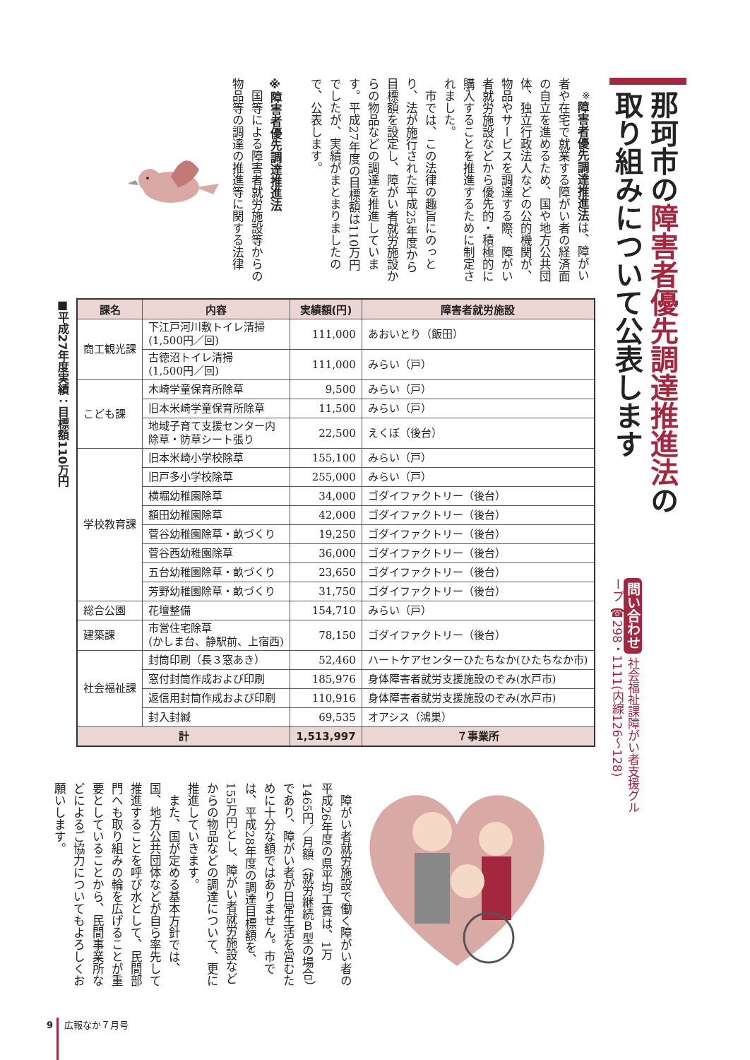那珂市の障害者優先調達推進法の 取り組みについて公表します
問い合わせ 社会福祉課障がい者支援グループ ☎298・1111(内線126〜128)
　<sup>※</sup>障害者優先調達推進法は、障がい者や在宅で就業する障がい者の経済面の自立を進めるため、国や地方公共団体、独立行政法人などの公的機関が、物品やサービスを調達する際、障がい者就労施設などから優先的・積極的に購入することを推進するために制定されました。
　市では、この法律の趣旨にのっとり、法が施行された平成25年度から目標額を設定し、障がい者就労施設からの物品などの調達を推進しています。平成27年度の目標額は110万円でしたが、実績がまとまりましたので、公表します。
※障害者優先調達推進法
　国等による障害者就労施設等からの物品等の調達の推進等に関する法律
■平成27年度実績：目標額110万円
| 課名 | 内容 | 実績額(円) | 障害者就労施設 |
| --- | --- | --- | --- |
| 商工観光課 | 下江戸河川敷トイレ清掃 (1,500円／回) | 111,000 | あおいとり（飯田） |
| | 古徳沼トイレ清掃 (1,500円／回) | 111,000 | みらい（戸） |
| こども課 | 木崎学童保育所除草 | 9,500 | みらい（戸） |
| | 旧本米崎学童保育所除草 | 11,500 | みらい（戸） |
| | 地域子育て支援センター内 除草・防草シート張り | 22,500 | えくぼ（後台） |
| 学校教育課 | 旧本米崎小学校除草 | 155,100 | みらい（戸） |
| | 旧戸多小学校除草 | 255,000 | みらい（戸） |
| | 横堀幼稚園除草 | 34,000 | ゴダイファクトリー（後台） |
| | 額田幼稚園除草 | 42,000 | ゴダイファクトリー（後台） |
| | 菅谷幼稚園除草・畝づくり | 19,250 | ゴダイファクトリー（後台） |
| | 菅谷西幼稚園除草 | 36,000 | ゴダイファクトリー（後台） |
| | 五台幼稚園除草・畝づくり | 23,650 | ゴダイファクトリー（後台） |
| | 芳野幼稚園除草・畝づくり | 31,750 | ゴダイファクトリー（後台） |
| 総合公園 | 花壇整備 | 154,710 | みらい（戸） |
| 建築課 | 市営住宅除草 (かしま台、静駅前、上宿西) | 78,150 | ゴダイファクトリー（後台） |
| 社会福祉課 | 封筒印刷（長３窓あき） | 52,460 | ハートケアセンターひたちなか(ひたちなか市) |
| | 窓付封筒作成および印刷 | 185,976 | 身体障害者就労支援施設のぞみ(水戸市) |
| | 返信用封筒作成および印刷 | 110,916 | 身体障害者就労支援施設のぞみ(水戸市) |
| | 封入封緘 | 69,535 | オアシス（鴻巣） |
| 計 | | 1,513,997 | ７事業所 |
　障がい者就労施設で働く障がい者の平成26年度の県平均工賃は、1万1465円／月額（就労継続Ｂ型の場合）であり、障がい者が日常生活を営むために十分な額ではありません。市では、平成28年度の調達目標額を、155万円とし、障がい者就労施設などからの物品などの調達について、更に推進していきます。
　また、国が定める基本方針では、国、地方公共団体などが自ら率先して推進することを呼び水として、民間部門へも取り組みの輪を広げることが重要としていることから、民間事業所などによるご協力についてもよろしくお願いします。
9 広報なか７月号